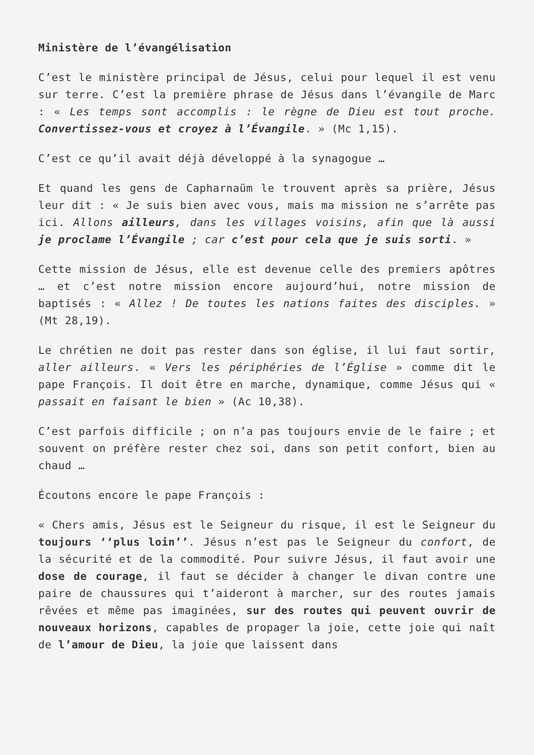Ministère de l’évangélisation
C’est le ministère principal de Jésus, celui pour lequel il est venu sur terre. C’est la première phrase de Jésus dans l’évangile de Marc : « Les temps sont accomplis : le règne de Dieu est tout proche. Convertissez-vous et croyez à l’Évangile. » (Mc 1,15).
C’est ce qu’il avait déjà développé à la synagogue …
Et quand les gens de Capharnaüm le trouvent après sa prière, Jésus leur dit : « Je suis bien avec vous, mais ma mission ne s’arrête pas ici. Allons ailleurs, dans les villages voisins, afin que là aussi je proclame l’Évangile ; car c’est pour cela que je suis sorti. »
Cette mission de Jésus, elle est devenue celle des premiers apôtres … et c’est notre mission encore aujourd’hui, notre mission de baptisés : « Allez ! De toutes les nations faites des disciples. » (Mt 28,19).
Le chrétien ne doit pas rester dans son église, il lui faut sortir, aller ailleurs. « Vers les périphéries de l’Église » comme dit le pape François. Il doit être en marche, dynamique, comme Jésus qui « passait en faisant le bien » (Ac 10,38).
C’est parfois difficile ; on n’a pas toujours envie de le faire ; et souvent on préfère rester chez soi, dans son petit confort, bien au chaud …
Écoutons encore le pape François :
« Chers amis, Jésus est le Seigneur du risque, il est le Seigneur du toujours ‘‘plus loin’’. Jésus n’est pas le Seigneur du confort, de la sécurité et de la commodité. Pour suivre Jésus, il faut avoir une dose de courage, il faut se décider à changer le divan contre une paire de chaussures qui t’aideront à marcher, sur des routes jamais rêvées et même pas imaginées, sur des routes qui peuvent ouvrir de nouveaux horizons, capables de propager la joie, cette joie qui naît de l’amour de Dieu, la joie que laissent dans